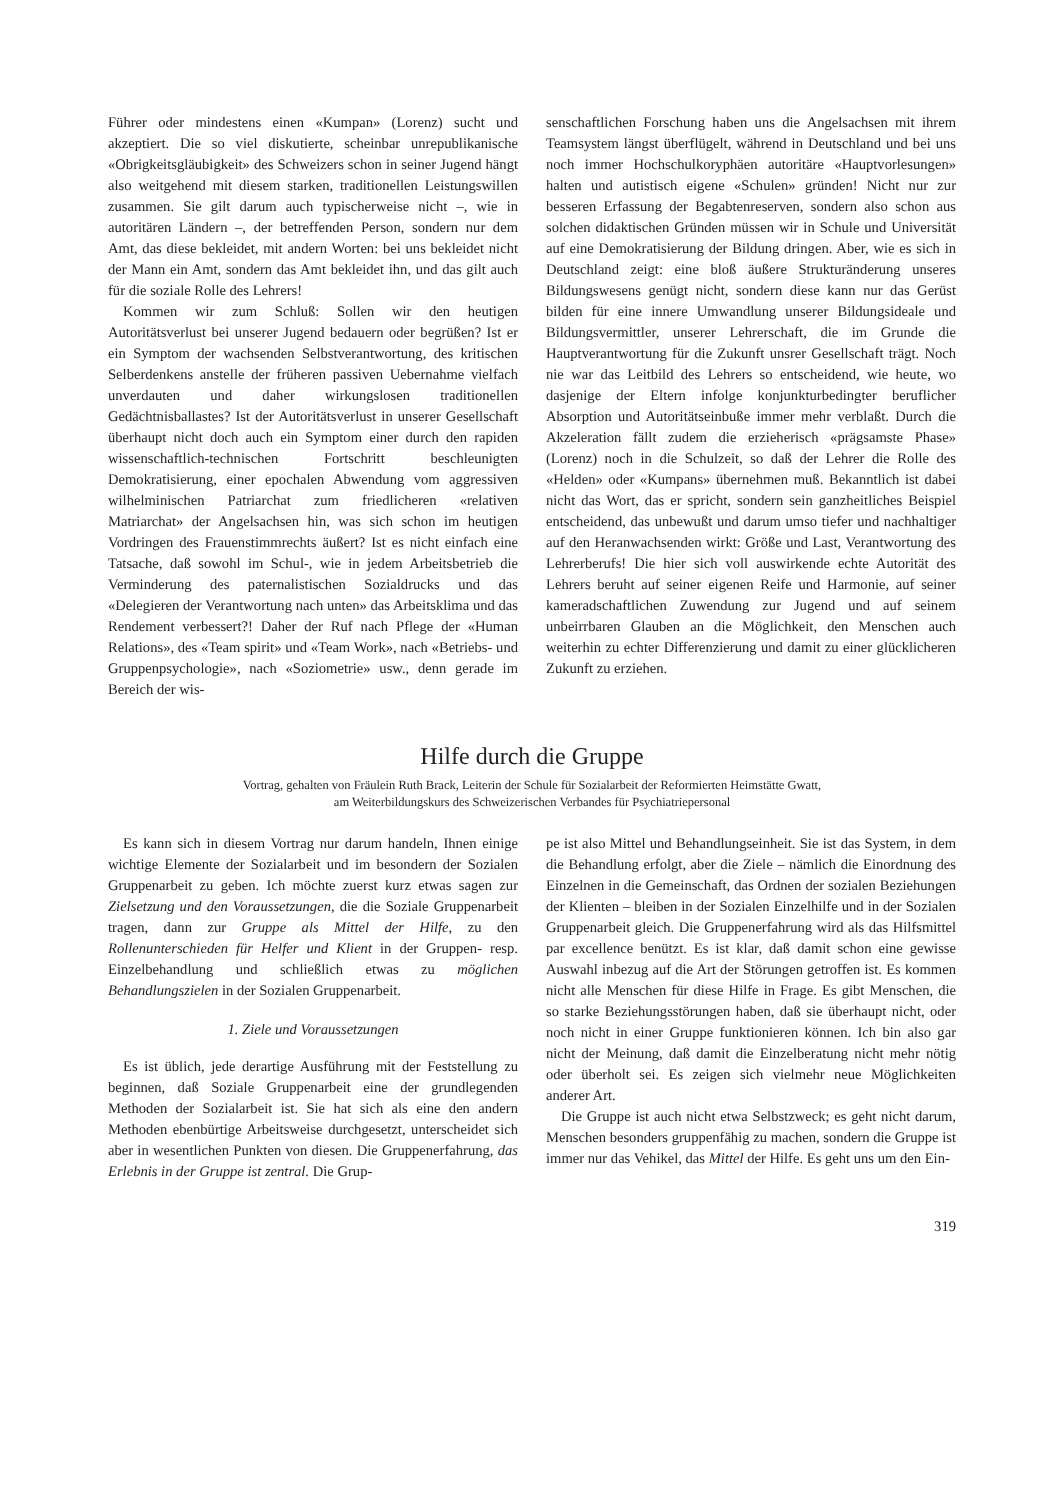Führer oder mindestens einen «Kumpan» (Lorenz) sucht und akzeptiert. Die so viel diskutierte, scheinbar unrepublikanische «Obrigkeitsgläubigkeit» des Schweizers schon in seiner Jugend hängt also weitgehend mit diesem starken, traditionellen Leistungswillen zusammen. Sie gilt darum auch typischerweise nicht –, wie in autoritären Ländern –, der betreffenden Person, sondern nur dem Amt, das diese bekleidet, mit andern Worten: bei uns bekleidet nicht der Mann ein Amt, sondern das Amt bekleidet ihn, und das gilt auch für die soziale Rolle des Lehrers!
Kommen wir zum Schluß: Sollen wir den heutigen Autoritätsverlust bei unserer Jugend bedauern oder begrüßen? Ist er ein Symptom der wachsenden Selbstverantwortung, des kritischen Selberdenkens anstelle der früheren passiven Uebernahme vielfach unverdauten und daher wirkungslosen traditionellen Gedächtnisballastes? Ist der Autoritätsverlust in unserer Gesellschaft überhaupt nicht doch auch ein Symptom einer durch den rapiden wissenschaftlich-technischen Fortschritt beschleunigten Demokratisierung, einer epochalen Abwendung vom aggressiven wilhelminischen Patriarchat zum friedlicheren «relativen Matriarchat» der Angelsachsen hin, was sich schon im heutigen Vordringen des Frauenstimmrechts äußert? Ist es nicht einfach eine Tatsache, daß sowohl im Schul-, wie in jedem Arbeitsbetrieb die Verminderung des paternalistischen Sozialdrucks und das «Delegieren der Verantwortung nach unten» das Arbeitsklima und das Rendement verbessert?! Daher der Ruf nach Pflege der «Human Relations», des «Team spirit» und «Team Work», nach «Betriebs- und Gruppenpsychologie», nach «Soziometrie» usw., denn gerade im Bereich der wis-
senschaftlichen Forschung haben uns die Angelsachsen mit ihrem Teamsystem längst überflügelt, während in Deutschland und bei uns noch immer Hochschulkoryphäen autoritäre «Hauptvorlesungen» halten und autistisch eigene «Schulen» gründen! Nicht nur zur besseren Erfassung der Begabtenreserven, sondern also schon aus solchen didaktischen Gründen müssen wir in Schule und Universität auf eine Demokratisierung der Bildung dringen. Aber, wie es sich in Deutschland zeigt: eine bloß äußere Strukturänderung unseres Bildungswesens genügt nicht, sondern diese kann nur das Gerüst bilden für eine innere Umwandlung unserer Bildungsideale und Bildungsvermittler, unserer Lehrerschaft, die im Grunde die Hauptverantwortung für die Zukunft unsrer Gesellschaft trägt. Noch nie war das Leitbild des Lehrers so entscheidend, wie heute, wo dasjenige der Eltern infolge konjunkturbedingter beruflicher Absorption und Autoritätseinbuße immer mehr verblaßt. Durch die Akzeleration fällt zudem die erzieherisch «prägsamste Phase» (Lorenz) noch in die Schulzeit, so daß der Lehrer die Rolle des «Helden» oder «Kumpans» übernehmen muß. Bekanntlich ist dabei nicht das Wort, das er spricht, sondern sein ganzheitliches Beispiel entscheidend, das unbewußt und darum umso tiefer und nachhaltiger auf den Heranwachsenden wirkt: Größe und Last, Verantwortung des Lehrerberufs! Die hier sich voll auswirkende echte Autorität des Lehrers beruht auf seiner eigenen Reife und Harmonie, auf seiner kameradschaftlichen Zuwendung zur Jugend und auf seinem unbeirrbaren Glauben an die Möglichkeit, den Menschen auch weiterhin zu echter Differenzierung und damit zu einer glücklicheren Zukunft zu erziehen.
Hilfe durch die Gruppe
Vortrag, gehalten von Fräulein Ruth Brack, Leiterin der Schule für Sozialarbeit der Reformierten Heimstätte Gwatt,
am Weiterbildungskurs des Schweizerischen Verbandes für Psychiatriepersonal
Es kann sich in diesem Vortrag nur darum handeln, Ihnen einige wichtige Elemente der Sozialarbeit und im besondern der Sozialen Gruppenarbeit zu geben. Ich möchte zuerst kurz etwas sagen zur Zielsetzung und den Voraussetzungen, die die Soziale Gruppenarbeit tragen, dann zur Gruppe als Mittel der Hilfe, zu den Rollenunterschieden für Helfer und Klient in der Gruppen- resp. Einzelbehandlung und schließlich etwas zu möglichen Behandlungszielen in der Sozialen Gruppenarbeit.
1. Ziele und Voraussetzungen
Es ist üblich, jede derartige Ausführung mit der Feststellung zu beginnen, daß Soziale Gruppenarbeit eine der grundlegenden Methoden der Sozialarbeit ist. Sie hat sich als eine den andern Methoden ebenbürtige Arbeitsweise durchgesetzt, unterscheidet sich aber in wesentlichen Punkten von diesen. Die Gruppenerfahrung, das Erlebnis in der Gruppe ist zentral. Die Grup-
pe ist also Mittel und Behandlungseinheit. Sie ist das System, in dem die Behandlung erfolgt, aber die Ziele – nämlich die Einordnung des Einzelnen in die Gemeinschaft, das Ordnen der sozialen Beziehungen der Klienten – bleiben in der Sozialen Einzelhilfe und in der Sozialen Gruppenarbeit gleich. Die Gruppenerfahrung wird als das Hilfsmittel par excellence benützt. Es ist klar, daß damit schon eine gewisse Auswahl inbezug auf die Art der Störungen getroffen ist. Es kommen nicht alle Menschen für diese Hilfe in Frage. Es gibt Menschen, die so starke Beziehungsstörungen haben, daß sie überhaupt nicht, oder noch nicht in einer Gruppe funktionieren können. Ich bin also gar nicht der Meinung, daß damit die Einzelberatung nicht mehr nötig oder überholt sei. Es zeigen sich vielmehr neue Möglichkeiten anderer Art.
Die Gruppe ist auch nicht etwa Selbstzweck; es geht nicht darum, Menschen besonders gruppenfähig zu machen, sondern die Gruppe ist immer nur das Vehikel, das Mittel der Hilfe. Es geht uns um den Ein-
319